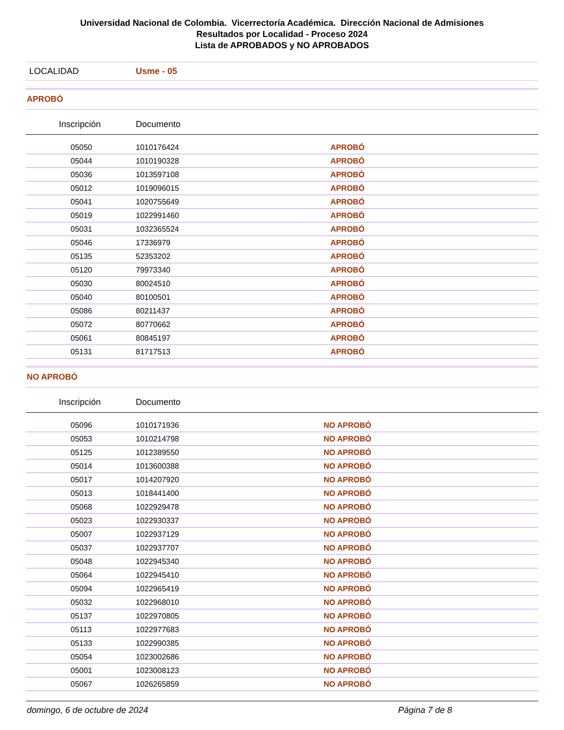Universidad Nacional de Colombia. Vicerrectoría Académica. Dirección Nacional de Admisiones
Resultados por Localidad - Proceso 2024
Lista de APROBADOS y NO APROBADOS
LOCALIDAD Usme - 05
APROBÓ
| Inscripción | Documento | | |
| --- | --- | --- | --- |
| 05050 | 1010176424 | APROBÓ | |
| 05044 | 1010190328 | APROBÓ | |
| 05036 | 1013597108 | APROBÓ | |
| 05012 | 1019096015 | APROBÓ | |
| 05041 | 1020755649 | APROBÓ | |
| 05019 | 1022991460 | APROBÓ | |
| 05031 | 1032365524 | APROBÓ | |
| 05046 | 17336979 | APROBÓ | |
| 05135 | 52353202 | APROBÓ | |
| 05120 | 79973340 | APROBÓ | |
| 05030 | 80024510 | APROBÓ | |
| 05040 | 80100501 | APROBÓ | |
| 05086 | 80211437 | APROBÓ | |
| 05072 | 80770662 | APROBÓ | |
| 05061 | 80845197 | APROBÓ | |
| 05131 | 81717513 | APROBÓ | |
NO APROBÓ
| Inscripción | Documento | | |
| --- | --- | --- | --- |
| 05096 | 1010171936 | NO APROBÓ | |
| 05053 | 1010214798 | NO APROBÓ | |
| 05125 | 1012389550 | NO APROBÓ | |
| 05014 | 1013600388 | NO APROBÓ | |
| 05017 | 1014207920 | NO APROBÓ | |
| 05013 | 1018441400 | NO APROBÓ | |
| 05068 | 1022929478 | NO APROBÓ | |
| 05023 | 1022930337 | NO APROBÓ | |
| 05007 | 1022937129 | NO APROBÓ | |
| 05037 | 1022937707 | NO APROBÓ | |
| 05048 | 1022945340 | NO APROBÓ | |
| 05064 | 1022945410 | NO APROBÓ | |
| 05094 | 1022965419 | NO APROBÓ | |
| 05032 | 1022968010 | NO APROBÓ | |
| 05137 | 1022970805 | NO APROBÓ | |
| 05113 | 1022977683 | NO APROBÓ | |
| 05133 | 1022990385 | NO APROBÓ | |
| 05054 | 1023002686 | NO APROBÓ | |
| 05001 | 1023008123 | NO APROBÓ | |
| 05067 | 1026265859 | NO APROBÓ | |
domingo, 6 de octubre de 2024 Página 7 de 8